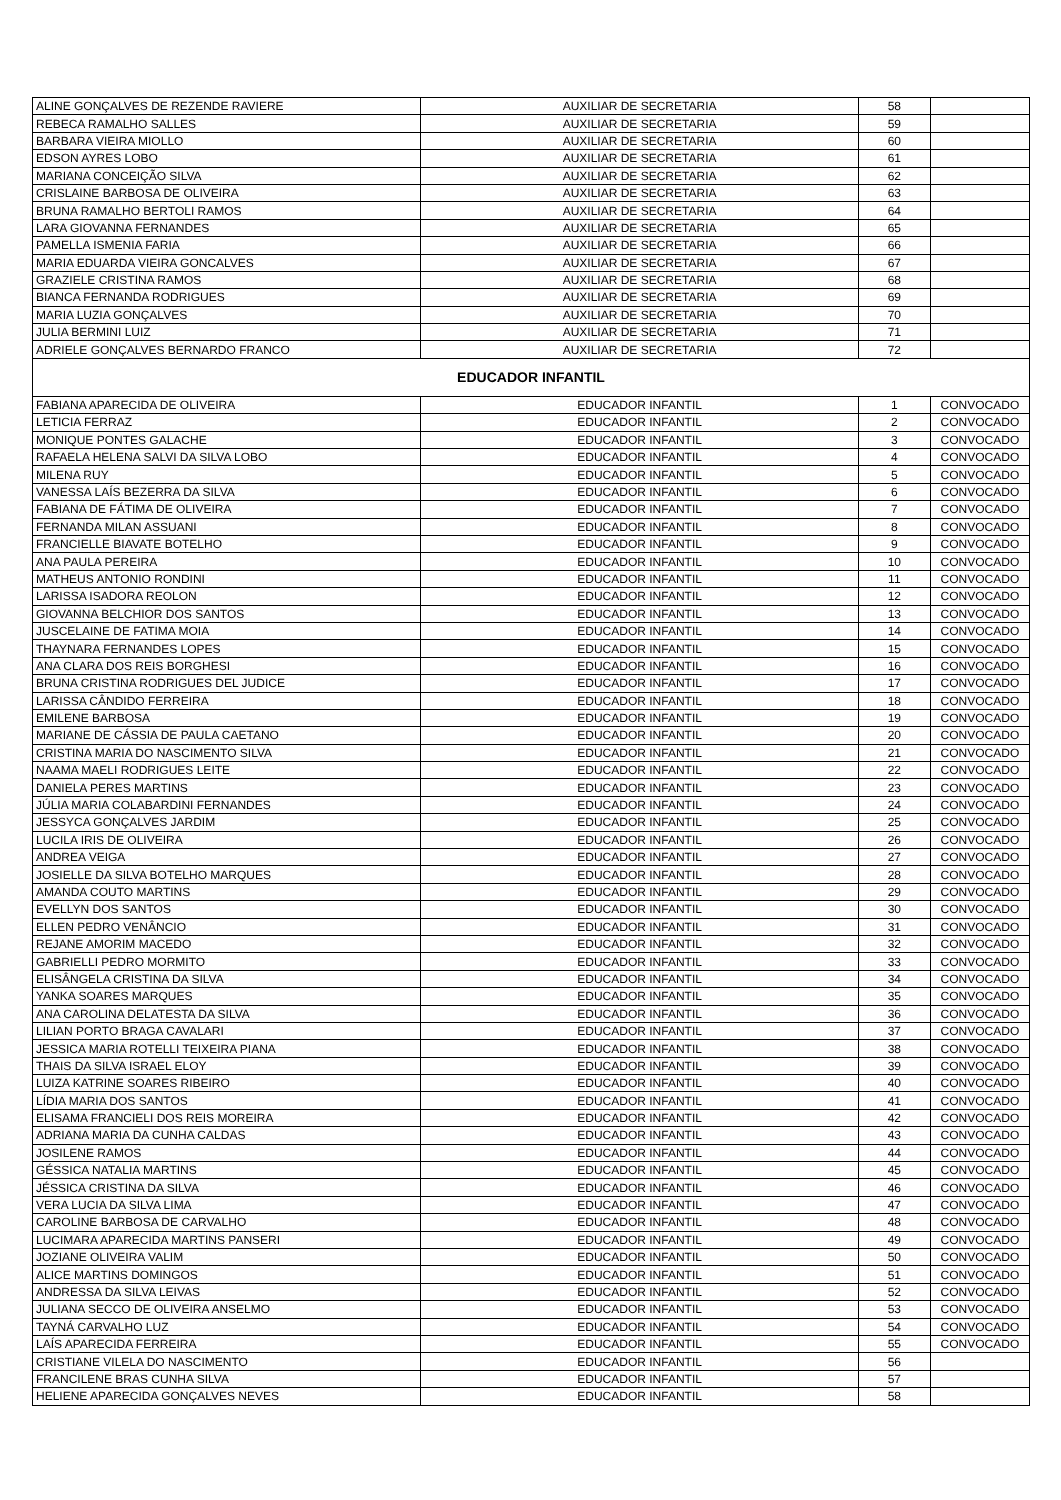| ALINE GONÇALVES DE REZENDE RAVIERE | AUXILIAR DE SECRETARIA | 58 | |
| REBECA RAMALHO SALLES | AUXILIAR DE SECRETARIA | 59 | |
| BARBARA VIEIRA MIOLLO | AUXILIAR DE SECRETARIA | 60 | |
| EDSON AYRES LOBO | AUXILIAR DE SECRETARIA | 61 | |
| MARIANA CONCEIÇÃO SILVA | AUXILIAR DE SECRETARIA | 62 | |
| CRISLAINE BARBOSA DE OLIVEIRA | AUXILIAR DE SECRETARIA | 63 | |
| BRUNA RAMALHO BERTOLI RAMOS | AUXILIAR DE SECRETARIA | 64 | |
| LARA GIOVANNA FERNANDES | AUXILIAR DE SECRETARIA | 65 | |
| PAMELLA ISMENIA FARIA | AUXILIAR DE SECRETARIA | 66 | |
| MARIA EDUARDA VIEIRA GONCALVES | AUXILIAR DE SECRETARIA | 67 | |
| GRAZIELE CRISTINA RAMOS | AUXILIAR DE SECRETARIA | 68 | |
| BIANCA FERNANDA RODRIGUES | AUXILIAR DE SECRETARIA | 69 | |
| MARIA LUZIA GONÇALVES | AUXILIAR DE SECRETARIA | 70 | |
| JULIA BERMINI LUIZ | AUXILIAR DE SECRETARIA | 71 | |
| ADRIELE GONÇALVES BERNARDO FRANCO | AUXILIAR DE SECRETARIA | 72 | |
| EDUCADOR INFANTIL | | | |
| FABIANA APARECIDA DE OLIVEIRA | EDUCADOR INFANTIL | 1 | CONVOCADO |
| LETICIA FERRAZ | EDUCADOR INFANTIL | 2 | CONVOCADO |
| MONIQUE PONTES GALACHE | EDUCADOR INFANTIL | 3 | CONVOCADO |
| RAFAELA HELENA SALVI DA SILVA LOBO | EDUCADOR INFANTIL | 4 | CONVOCADO |
| MILENA RUY | EDUCADOR INFANTIL | 5 | CONVOCADO |
| VANESSA LAÍS BEZERRA DA SILVA | EDUCADOR INFANTIL | 6 | CONVOCADO |
| FABIANA DE FÁTIMA DE OLIVEIRA | EDUCADOR INFANTIL | 7 | CONVOCADO |
| FERNANDA MILAN ASSUANI | EDUCADOR INFANTIL | 8 | CONVOCADO |
| FRANCIELLE BIAVATE BOTELHO | EDUCADOR INFANTIL | 9 | CONVOCADO |
| ANA PAULA PEREIRA | EDUCADOR INFANTIL | 10 | CONVOCADO |
| MATHEUS ANTONIO RONDINI | EDUCADOR INFANTIL | 11 | CONVOCADO |
| LARISSA ISADORA REOLON | EDUCADOR INFANTIL | 12 | CONVOCADO |
| GIOVANNA BELCHIOR DOS SANTOS | EDUCADOR INFANTIL | 13 | CONVOCADO |
| JUSCELAINE DE FATIMA MOIA | EDUCADOR INFANTIL | 14 | CONVOCADO |
| THAYNARA FERNANDES LOPES | EDUCADOR INFANTIL | 15 | CONVOCADO |
| ANA CLARA DOS REIS BORGHESI | EDUCADOR INFANTIL | 16 | CONVOCADO |
| BRUNA CRISTINA RODRIGUES DEL JUDICE | EDUCADOR INFANTIL | 17 | CONVOCADO |
| LARISSA CÂNDIDO FERREIRA | EDUCADOR INFANTIL | 18 | CONVOCADO |
| EMILENE BARBOSA | EDUCADOR INFANTIL | 19 | CONVOCADO |
| MARIANE DE CÁSSIA DE PAULA CAETANO | EDUCADOR INFANTIL | 20 | CONVOCADO |
| CRISTINA MARIA DO NASCIMENTO SILVA | EDUCADOR INFANTIL | 21 | CONVOCADO |
| NAAMA MAELI RODRIGUES LEITE | EDUCADOR INFANTIL | 22 | CONVOCADO |
| DANIELA PERES MARTINS | EDUCADOR INFANTIL | 23 | CONVOCADO |
| JÚLIA MARIA COLABARDINI FERNANDES | EDUCADOR INFANTIL | 24 | CONVOCADO |
| JESSYCA GONÇALVES JARDIM | EDUCADOR INFANTIL | 25 | CONVOCADO |
| LUCILA IRIS DE OLIVEIRA | EDUCADOR INFANTIL | 26 | CONVOCADO |
| ANDREA VEIGA | EDUCADOR INFANTIL | 27 | CONVOCADO |
| JOSIELLE DA SILVA BOTELHO MARQUES | EDUCADOR INFANTIL | 28 | CONVOCADO |
| AMANDA COUTO MARTINS | EDUCADOR INFANTIL | 29 | CONVOCADO |
| EVELLYN DOS SANTOS | EDUCADOR INFANTIL | 30 | CONVOCADO |
| ELLEN PEDRO VENÂNCIO | EDUCADOR INFANTIL | 31 | CONVOCADO |
| REJANE AMORIM MACEDO | EDUCADOR INFANTIL | 32 | CONVOCADO |
| GABRIELLI PEDRO MORMITO | EDUCADOR INFANTIL | 33 | CONVOCADO |
| ELISÂNGELA CRISTINA DA SILVA | EDUCADOR INFANTIL | 34 | CONVOCADO |
| YANKA SOARES MARQUES | EDUCADOR INFANTIL | 35 | CONVOCADO |
| ANA CAROLINA DELATESTA DA SILVA | EDUCADOR INFANTIL | 36 | CONVOCADO |
| LILIAN PORTO BRAGA CAVALARI | EDUCADOR INFANTIL | 37 | CONVOCADO |
| JESSICA MARIA ROTELLI TEIXEIRA PIANA | EDUCADOR INFANTIL | 38 | CONVOCADO |
| THAIS DA SILVA ISRAEL ELOY | EDUCADOR INFANTIL | 39 | CONVOCADO |
| LUIZA KATRINE SOARES RIBEIRO | EDUCADOR INFANTIL | 40 | CONVOCADO |
| LÍDIA MARIA DOS SANTOS | EDUCADOR INFANTIL | 41 | CONVOCADO |
| ELISAMA FRANCIELI DOS REIS MOREIRA | EDUCADOR INFANTIL | 42 | CONVOCADO |
| ADRIANA MARIA DA CUNHA CALDAS | EDUCADOR INFANTIL | 43 | CONVOCADO |
| JOSILENE RAMOS | EDUCADOR INFANTIL | 44 | CONVOCADO |
| GÉSSICA NATALIA MARTINS | EDUCADOR INFANTIL | 45 | CONVOCADO |
| JÉSSICA CRISTINA DA SILVA | EDUCADOR INFANTIL | 46 | CONVOCADO |
| VERA LUCIA DA SILVA LIMA | EDUCADOR INFANTIL | 47 | CONVOCADO |
| CAROLINE BARBOSA DE CARVALHO | EDUCADOR INFANTIL | 48 | CONVOCADO |
| LUCIMARA APARECIDA MARTINS PANSERI | EDUCADOR INFANTIL | 49 | CONVOCADO |
| JOZIANE OLIVEIRA VALIM | EDUCADOR INFANTIL | 50 | CONVOCADO |
| ALICE MARTINS DOMINGOS | EDUCADOR INFANTIL | 51 | CONVOCADO |
| ANDRESSA DA SILVA LEIVAS | EDUCADOR INFANTIL | 52 | CONVOCADO |
| JULIANA SECCO DE OLIVEIRA ANSELMO | EDUCADOR INFANTIL | 53 | CONVOCADO |
| TAYNÁ CARVALHO LUZ | EDUCADOR INFANTIL | 54 | CONVOCADO |
| LAÍS APARECIDA FERREIRA | EDUCADOR INFANTIL | 55 | CONVOCADO |
| CRISTIANE VILELA DO NASCIMENTO | EDUCADOR INFANTIL | 56 | |
| FRANCILENE BRAS CUNHA SILVA | EDUCADOR INFANTIL | 57 | |
| HELIENE APARECIDA GONÇALVES NEVES | EDUCADOR INFANTIL | 58 | |